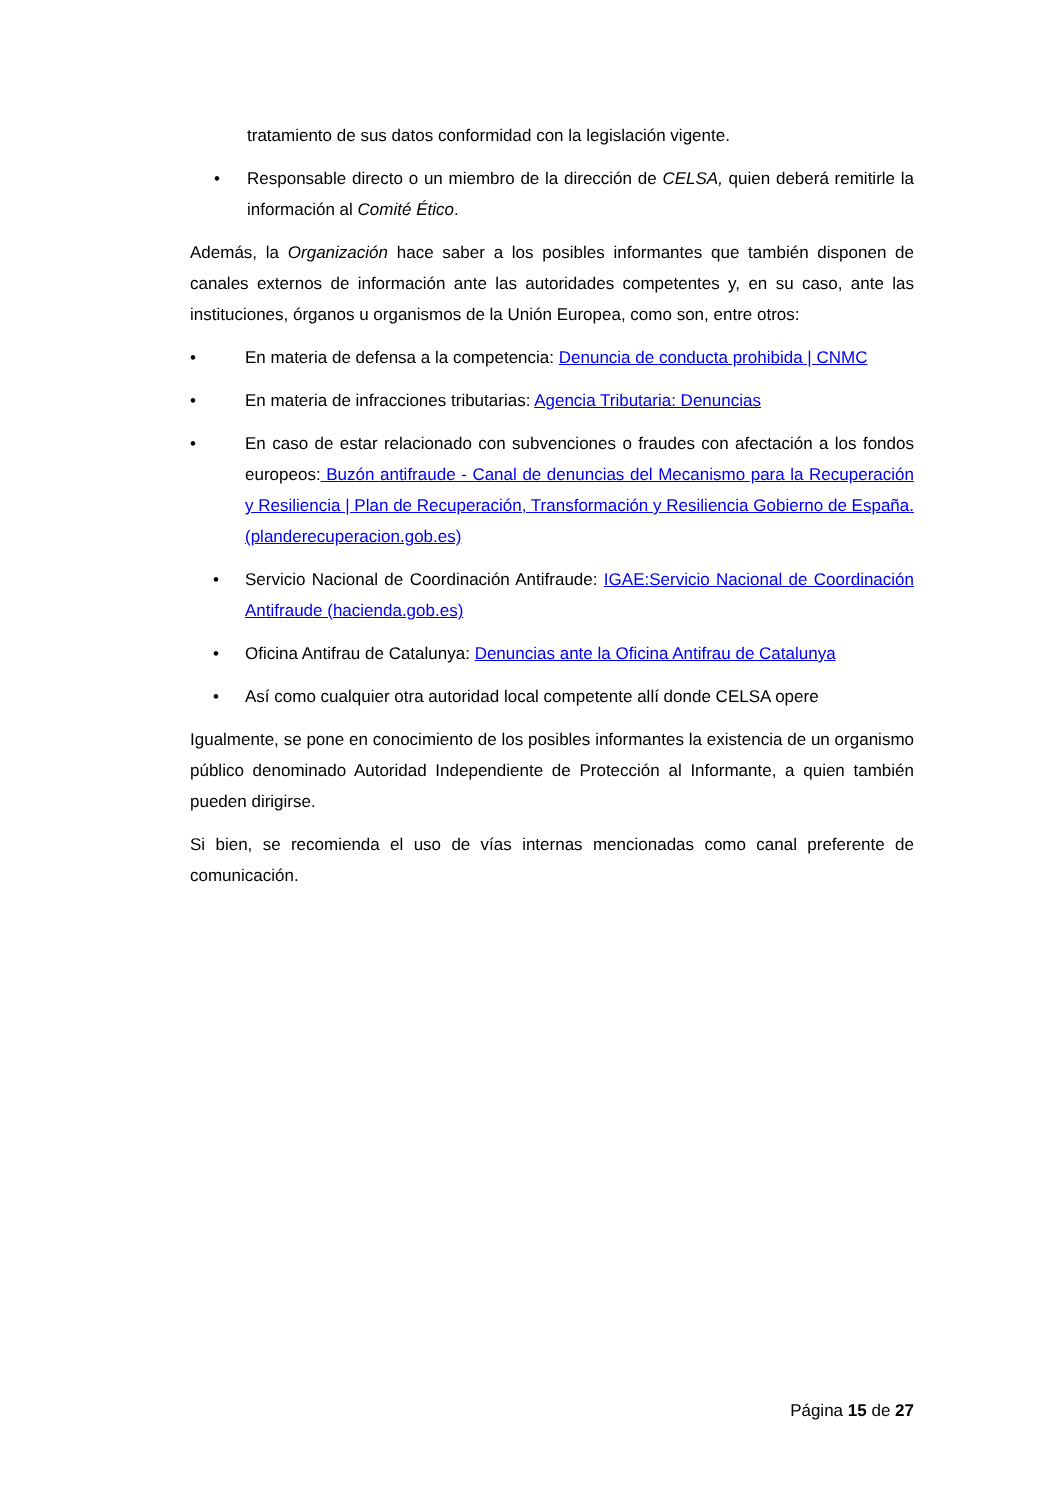tratamiento de sus datos conformidad con la legislación vigente.
• Responsable directo o un miembro de la dirección de CELSA, quien deberá remitirle la información al Comité Ético.
Además, la Organización hace saber a los posibles informantes que también disponen de canales externos de información ante las autoridades competentes y, en su caso, ante las instituciones, órganos u organismos de la Unión Europea, como son, entre otros:
• En materia de defensa a la competencia: Denuncia de conducta prohibida | CNMC
• En materia de infracciones tributarias: Agencia Tributaria: Denuncias
• En caso de estar relacionado con subvenciones o fraudes con afectación a los fondos europeos: Buzón antifraude - Canal de denuncias del Mecanismo para la Recuperación y Resiliencia | Plan de Recuperación, Transformación y Resiliencia Gobierno de España. (planderecuperacion.gob.es)
• Servicio Nacional de Coordinación Antifraude: IGAE:Servicio Nacional de Coordinación Antifraude (hacienda.gob.es)
• Oficina Antifrau de Catalunya: Denuncias ante la Oficina Antifrau de Catalunya
• Así como cualquier otra autoridad local competente allí donde CELSA opere
Igualmente, se pone en conocimiento de los posibles informantes la existencia de un organismo público denominado Autoridad Independiente de Protección al Informante, a quien también pueden dirigirse.
Si bien, se recomienda el uso de vías internas mencionadas como canal preferente de comunicación.
Página 15 de 27